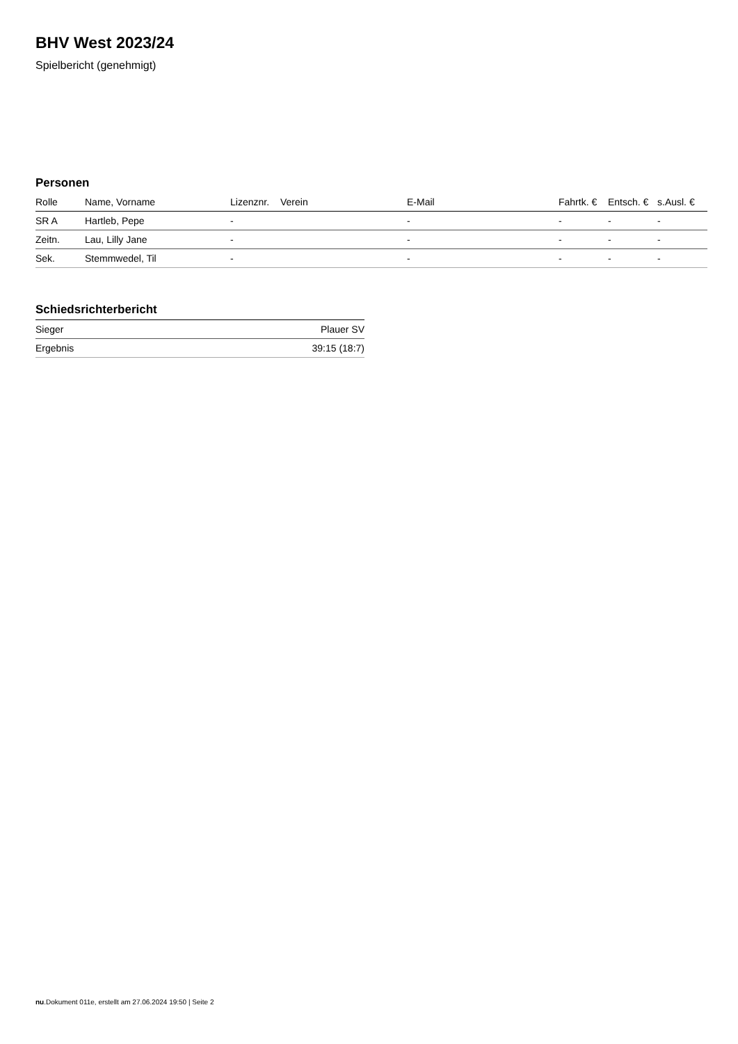BHV West 2023/24
Spielbericht (genehmigt)
Personen
| Rolle | Name, Vorname | Lizenznr. | Verein | E-Mail | Fahrtk. € | Entsch. € | s.Ausl. € |
| --- | --- | --- | --- | --- | --- | --- | --- |
| SR A | Hartleb, Pepe | - | | - | - | - | - |
| Zeitn. | Lau, Lilly Jane | - | | - | - | - | - |
| Sek. | Stemmwedel, Til | - | | - | - | - | - |
Schiedsrichterbericht
| Sieger | Plauer SV |
| Ergebnis | 39:15 (18:7) |
nu.Dokument 011e, erstellt am 27.06.2024 19:50 | Seite 2